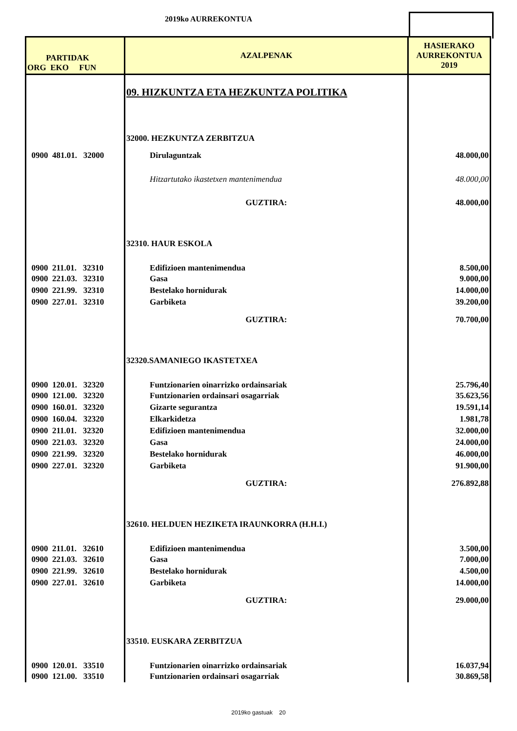2019ko AURREKONTUA
| PARTIDAK ORG EKO FUN | AZALPENAK | HASIERAKO AURREKONTUA 2019 |
| --- | --- | --- |
| | 09. HIZKUNTZA ETA HEZKUNTZA POLITIKA | |
| | 32000. HEZKUNTZA ZERBITZUA | |
| 0900 481.01. 32000 | Dirulaguntzak | 48.000,00 |
| | Hitzartutako ikastetxen mantenimendua | 48.000,00 |
| | GUZTIRA: | 48.000,00 |
| | 32310. HAUR ESKOLA | |
| 0900 211.01. 32310 | Edifizioen mantenimendua | 8.500,00 |
| 0900 221.03. 32310 | Gasa | 9.000,00 |
| 0900 221.99. 32310 | Bestelako hornidurak | 14.000,00 |
| 0900 227.01. 32310 | Garbiketa | 39.200,00 |
| | GUZTIRA: | 70.700,00 |
| | 32320.SAMANIEGO IKASTETXEA | |
| 0900 120.01. 32320 | Funtzionarien oinarrizko ordainsariak | 25.796,40 |
| 0900 121.00. 32320 | Funtzionarien ordainsari osagarriak | 35.623,56 |
| 0900 160.01. 32320 | Gizarte segurantza | 19.591,14 |
| 0900 160.04. 32320 | Elkarkidetza | 1.981,78 |
| 0900 211.01. 32320 | Edifizioen mantenimendua | 32.000,00 |
| 0900 221.03. 32320 | Gasa | 24.000,00 |
| 0900 221.99. 32320 | Bestelako hornidurak | 46.000,00 |
| 0900 227.01. 32320 | Garbiketa | 91.900,00 |
| | GUZTIRA: | 276.892,88 |
| | 32610. HELDUEN HEZIKETA IRAUNKORRA (H.H.I.) | |
| 0900 211.01. 32610 | Edifizioen mantenimendua | 3.500,00 |
| 0900 221.03. 32610 | Gasa | 7.000,00 |
| 0900 221.99. 32610 | Bestelako hornidurak | 4.500,00 |
| 0900 227.01. 32610 | Garbiketa | 14.000,00 |
| | GUZTIRA: | 29.000,00 |
| | 33510. EUSKARA ZERBITZUA | |
| 0900 120.01. 33510 | Funtzionarien oinarrizko ordainsariak | 16.037,94 |
| 0900 121.00. 33510 | Funtzionarien ordainsari osagarriak | 30.869,58 |
2019ko gastuak 20